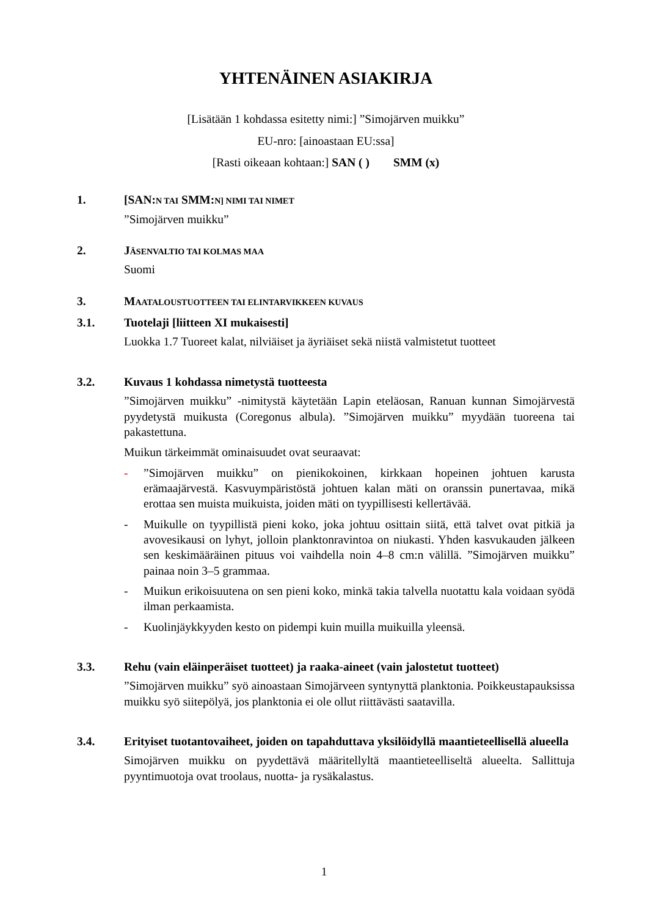YHTENÄINEN ASIAKIRJA
[Lisätään 1 kohdassa esitetty nimi:] ”Simojärven muikku”
EU-nro: [ainoastaan EU:ssa]
[Rasti oikeaan kohtaan:] SAN ( ) SMM (x)
1. [SAN:N TAI SMM:N] NIMI TAI NIMET
”Simojärven muikku”
2. JÄSENVALTIO TAI KOLMAS MAA
Suomi
3. MAATALOUSTUOTTEEN TAI ELINTARVIKKEEN KUVAUS
3.1. Tuotelaji [liitteen XI mukaisesti]
Luokka 1.7 Tuoreet kalat, nilviäiset ja äyriäiset sekä niistä valmistetut tuotteet
3.2. Kuvaus 1 kohdassa nimetystä tuotteesta
”Simojärven muikku” -nimitystä käytetään Lapin eteläosan, Ranuan kunnan Simojärvestä pyydetystä muikusta (Coregonus albula). ”Simojärven muikku” myydään tuoreena tai pakastettuna.
Muikun tärkeimmät ominaisuudet ovat seuraavat:
-”Simojärven muikku” on pienikokoinen, kirkkaan hopeinen johtuen karusta erämaajärvestä. Kasvuympäristöstä johtuen kalan mäti on oranssin punertavaa, mikä erottaa sen muista muikuista, joiden mäti on tyypillisesti kellertävää.
- Muikulle on tyypillistä pieni koko, joka johtuu osittain siitä, että talvet ovat pitkiä ja avovesikausi on lyhyt, jolloin planktonravintoa on niukasti. Yhden kasvukauden jälkeen sen keskimääräinen pituus voi vaihdella noin 4–8 cm:n välillä. ”Simojärven muikku” painaa noin 3–5 grammaa.
- Muikun erikoisuutena on sen pieni koko, minkä takia talvella nuotattu kala voidaan syödä ilman perkaamista.
- Kuolinjäykkyyden kesto on pidempi kuin muilla muikuilla yleensä.
3.3. Rehu (vain eläinperäiset tuotteet) ja raaka-aineet (vain jalostetut tuotteet)
”Simojärven muikku” syö ainoastaan Simojärveen syntynyttä planktonia. Poikkeustapauksissa muikku syö siitepölyä, jos planktonia ei ole ollut riittävästi saatavilla.
3.4. Erityiset tuotantovaiheet, joiden on tapahduttava yksilöidyllä maantieteellisellä alueella
Simojärven muikku on pyydettävä määritellyltä maantieteelliseltä alueelta. Sallittuja pyyntimuotoja ovat troolaus, nuotta- ja rysäkalastus.
1